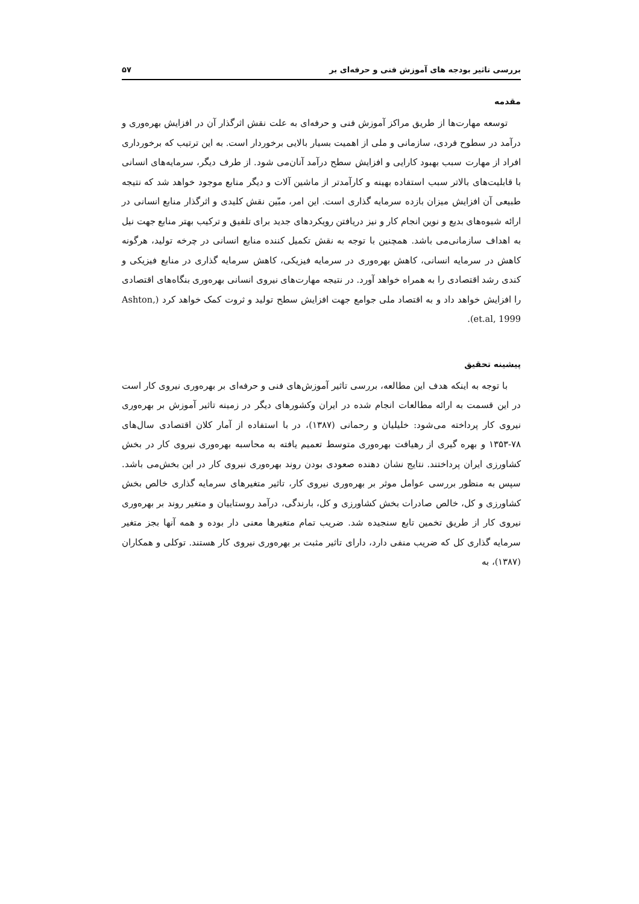بررسی تاثیر بودجه های آموزش فنی و حرفه‌ای بر ۵۷
مقدمه
توسعه مهارت‌ها از طریق مراکز آموزش فنی و حرفه‌ای به علت نقش اثرگذار آن در افزایش بهره‌وری و درآمد در سطوح فردی، سازمانی و ملی از اهمیت بسیار بالایی برخوردار است. به این ترتیب که برخورداری افراد از مهارت سبب بهبود کارایی و افزایش سطح درآمد آنان‌می شود. از طرف دیگر، سرمایه‌های انسانی با قابلیت‌های بالاتر سبب استفاده بهینه و کارآمدتر از ماشین آلات و دیگر منابع موجود خواهد شد که نتیجه طبیعی آن افزایش میزان بازده سرمایه گذاری است. این امر، مبّین نقش کلیدی و اثرگذار منابع انسانی در ارائه شیوه‌های بدیع و نوین انجام کار و نیز دریافتن رویکردهای جدید برای تلفیق و ترکیب بهتر منابع جهت نیل به اهداف سازمانی‌می باشد. همچنین با توجه به نقش تکمیل کننده منابع انسانی در چرخه تولید، هرگونه کاهش در سرمایه انسانی، کاهش بهره‌وری در سرمایه فیزیکی، کاهش سرمایه گذاری در منابع فیزیکی و کندی رشد اقتصادی را به همراه خواهد آورد. در نتیجه مهارت‌های نیروی انسانی بهره‌وری بنگاه‌های اقتصادی را افزایش خواهد داد و به اقتصاد ملی جوامع جهت افزایش سطح تولید و ثروت کمک خواهد کرد (Ashton, et.al, 1999).
پیشینه تحقیق
با توجه به اینکه هدف این مطالعه، بررسی تاثیر آموزش‌های فنی و حرفه‌ای بر بهره‌وری نیروی کار است در این قسمت به ارائه مطالعات انجام شده در ایران وکشورهای دیگر در زمینه تاثیر آموزش بر بهره‌وری نیروی کار پرداخته می‌شود: خلیلیان و رحمانی (۱۳۸۷)، در با استفاده از آمار کلان اقتصادی سال‌های ۷۸-۱۳۵۳ و بهره گیری از رهیافت بهره‌وری متوسط تعمیم یافته به محاسبه بهره‌وری نیروی کار در بخش کشاورزی ایران پرداختند. نتایج نشان دهنده صعودی بودن روند بهره‌وری نیروی کار در این بخش‌می باشد. سپس به منظور بررسی عوامل موثر بر بهره‌وری نیروی کار، تاثیر متغیرهای سرمایه گذاری خالص بخش کشاورزی و کل، خالص صادرات بخش کشاورزی و کل، بارندگی، درآمد روستاییان و متغیر روند بر بهره‌وری نیروی کار از طریق تخمین تابع سنجیده شد. ضریب تمام متغیرها معنی دار بوده و همه آنها بجز متغیر سرمایه گذاری کل که ضریب منفی دارد، دارای تاثیر مثبت بر بهره‌وری نیروی کار هستند. توکلی و همکاران (۱۳۸۷)، به